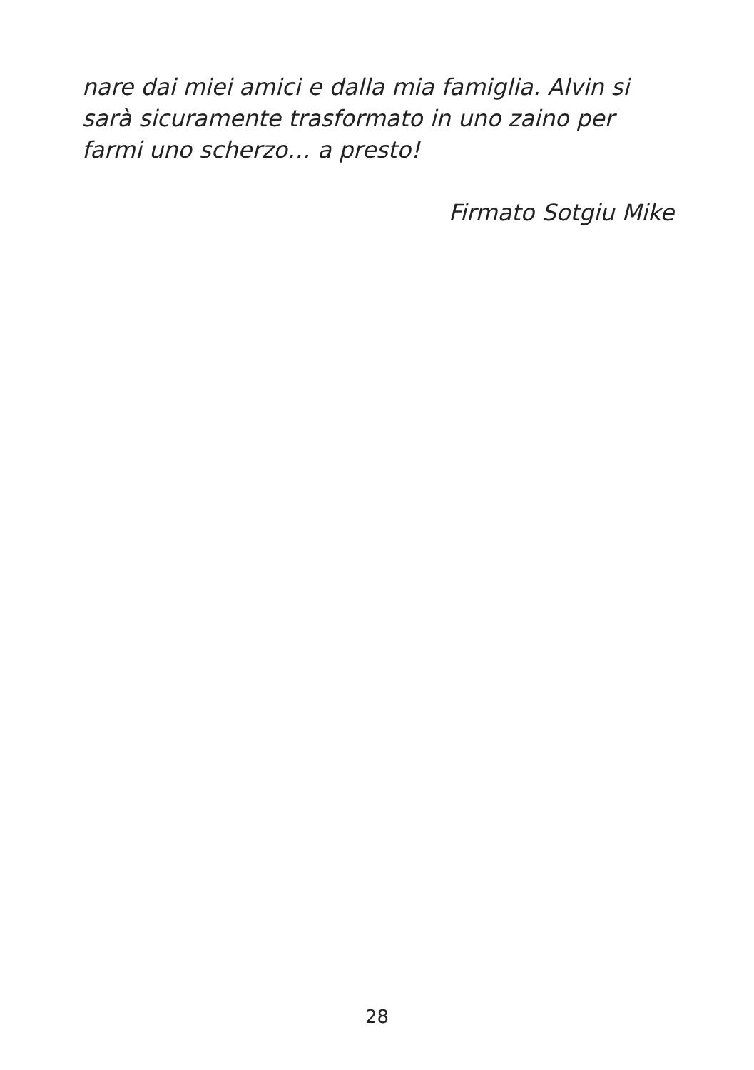nare dai miei amici e dalla mia famiglia. Alvin si sarà sicuramente trasformato in uno zaino per farmi uno scherzo… a presto!
Firmato Sotgiu Mike
28